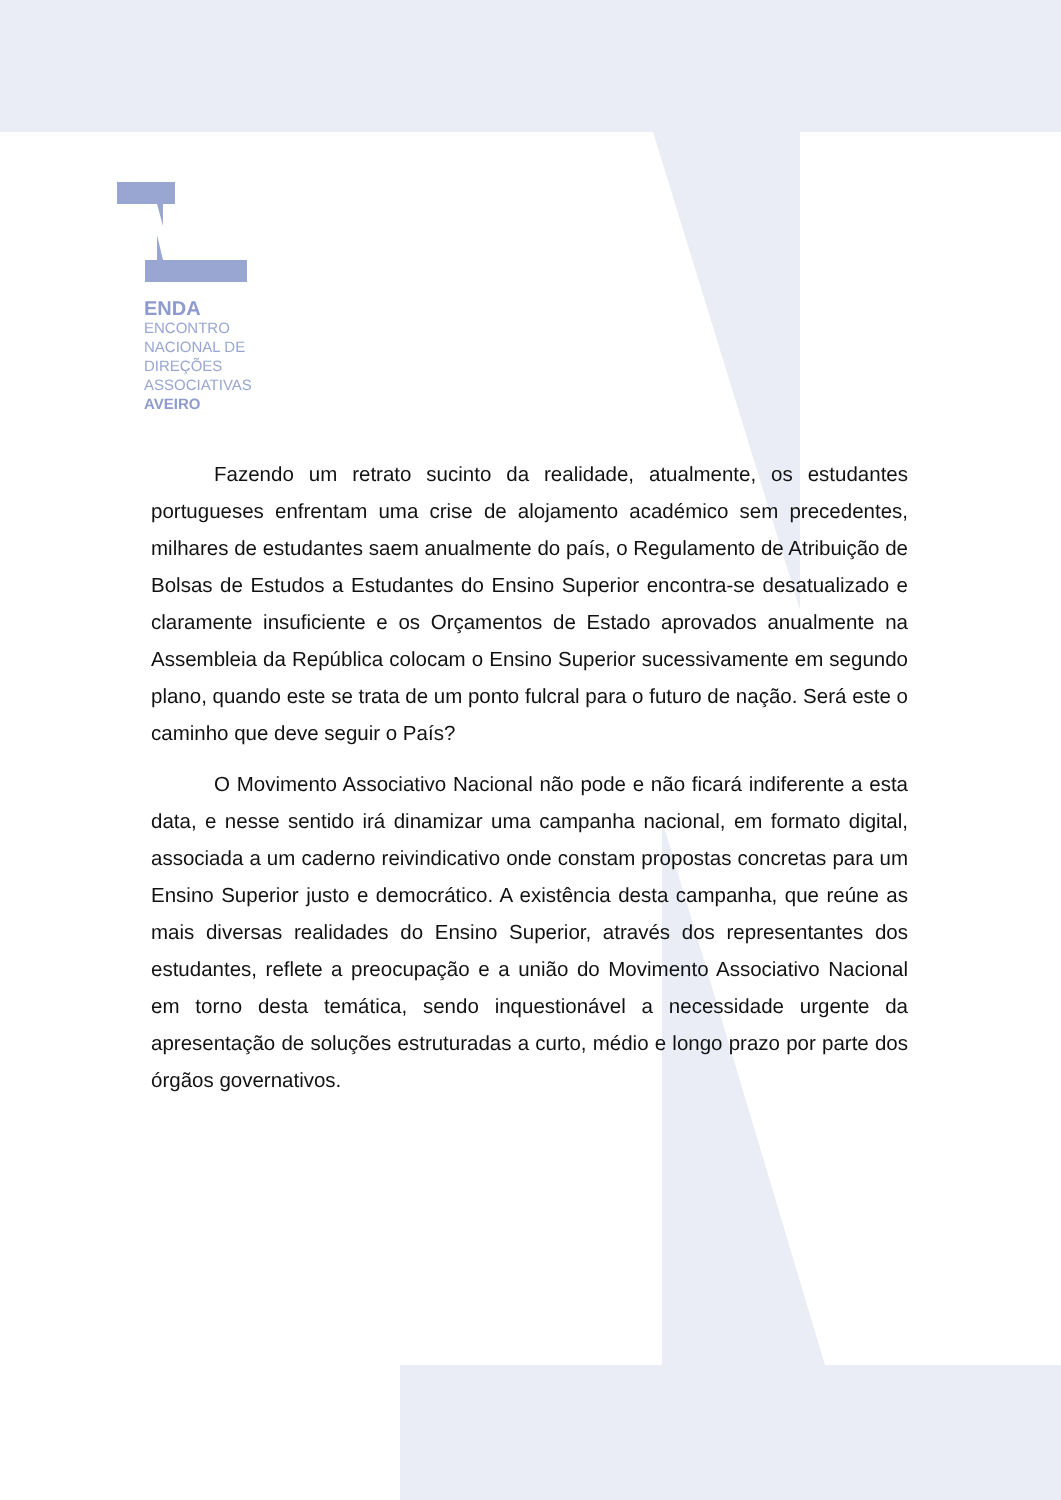ENDA
ENCONTRO
NACIONAL DE
DIREÇÕES
ASSOCIATIVAS
AVEIRO
Fazendo um retrato sucinto da realidade, atualmente, os estudantes portugueses enfrentam uma crise de alojamento académico sem precedentes, milhares de estudantes saem anualmente do país, o Regulamento de Atribuição de Bolsas de Estudos a Estudantes do Ensino Superior encontra-se desatualizado e claramente insuficiente e os Orçamentos de Estado aprovados anualmente na Assembleia da República colocam o Ensino Superior sucessivamente em segundo plano, quando este se trata de um ponto fulcral para o futuro de nação. Será este o caminho que deve seguir o País?
O Movimento Associativo Nacional não pode e não ficará indiferente a esta data, e nesse sentido irá dinamizar uma campanha nacional, em formato digital, associada a um caderno reivindicativo onde constam propostas concretas para um Ensino Superior justo e democrático. A existência desta campanha, que reúne as mais diversas realidades do Ensino Superior, através dos representantes dos estudantes, reflete a preocupação e a união do Movimento Associativo Nacional em torno desta temática, sendo inquestionável a necessidade urgente da apresentação de soluções estruturadas a curto, médio e longo prazo por parte dos órgãos governativos.